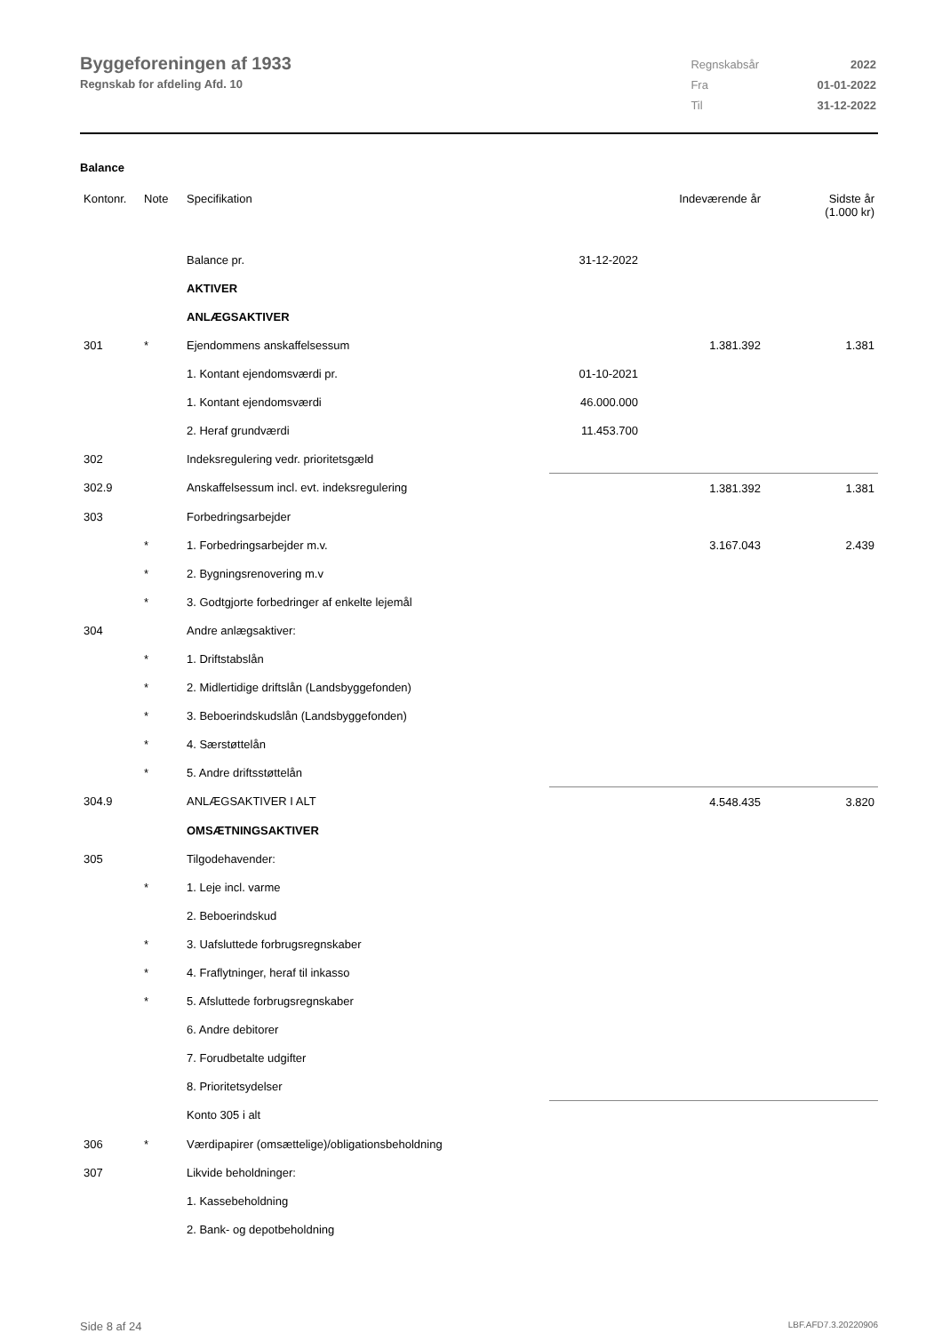Byggeforeningen af 1933
Regnskab for afdeling Afd. 10
| Regnskabsår | 2022 |
| Fra | 01-01-2022 |
| Til | 31-12-2022 |
Balance
| Kontonr. | Note | Specifikation | | Indeværende år | Sidste år (1.000 kr) |
| --- | --- | --- | --- | --- | --- |
| | | Balance pr. | 31-12-2022 | | |
| | | AKTIVER | | | |
| | | ANLÆGSAKTIVER | | | |
| 301 | * | Ejendommens anskaffelsessum | | 1.381.392 | 1.381 |
| | | 1. Kontant ejendomsværdi pr. | 01-10-2021 | | |
| | | 1. Kontant ejendomsværdi | 46.000.000 | | |
| | | 2. Heraf grundværdi | 11.453.700 | | |
| 302 | | Indeksregulering vedr. prioritetsgæld | | | |
| 302.9 | | Anskaffelsessum incl. evt. indeksregulering | | 1.381.392 | 1.381 |
| 303 | | Forbedringsarbejder | | | |
| | * | 1. Forbedringsarbejder m.v. | | 3.167.043 | 2.439 |
| | * | 2. Bygningsrenovering m.v | | | |
| | * | 3. Godtgjorte forbedringer af enkelte lejemål | | | |
| 304 | | Andre anlægsaktiver: | | | |
| | * | 1. Driftstabslån | | | |
| | * | 2. Midlertidige driftslån (Landsbyggefonden) | | | |
| | * | 3. Beboerindskudslån (Landsbyggefonden) | | | |
| | * | 4. Særstøttelån | | | |
| | * | 5. Andre driftsstøttelån | | | |
| 304.9 | | ANLÆGSAKTIVER I ALT | | 4.548.435 | 3.820 |
| | | OMSÆTNINGSAKTIVER | | | |
| 305 | | Tilgodehavender: | | | |
| | * | 1. Leje incl. varme | | | |
| | | 2. Beboerindskud | | | |
| | * | 3. Uafsluttede forbrugsregnskaber | | | |
| | * | 4. Fraflytninger, heraf til inkasso | | | |
| | * | 5. Afsluttede forbrugsregnskaber | | | |
| | | 6. Andre debitorer | | | |
| | | 7. Forudbetalte udgifter | | | |
| | | 8. Prioritetsydelser | | | |
| | | Konto 305 i alt | | | |
| 306 | * | Værdipapirer (omsættelige)/obligationsbeholdning | | | |
| 307 | | Likvide beholdninger: | | | |
| | | 1. Kassebeholdning | | | |
| | | 2. Bank- og depotbeholdning | | | |
Side 8 af 24 LBF.AFD7.3.20220906